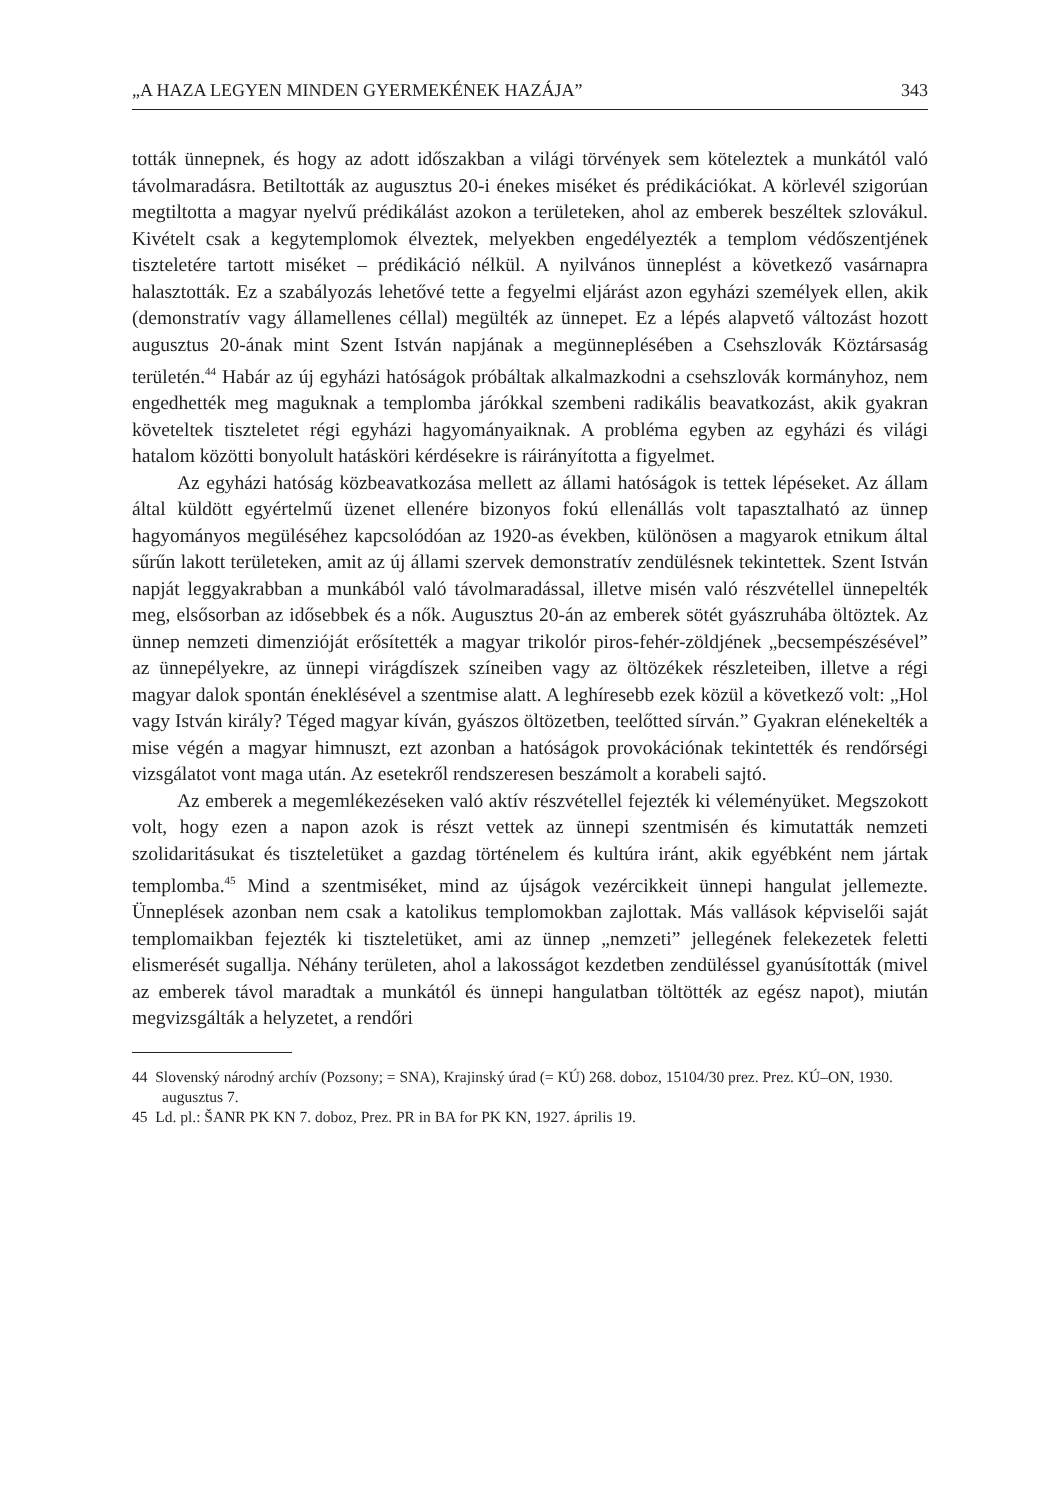„A HAZA LEGYEN MINDEN GYERMEKÉNEK HAZÁJA” 343
tották ünnepnek, és hogy az adott időszakban a világi törvények sem köteleztek a munkától való távolmaradásra. Betiltották az augusztus 20-i énekes miséket és prédikációkat. A körlevél szigorúan megtiltotta a magyar nyelvű prédikálást azokon a területeken, ahol az emberek beszéltek szlovákul. Kivételt csak a kegytemplomok élveztek, melyekben engedélyezték a templom védőszentjének tiszteletére tartott miséket – prédikáció nélkül. A nyilvános ünneplést a következő vasárnapra halasztották. Ez a szabályozás lehetővé tette a fegyelmi eljárást azon egyházi személyek ellen, akik (demonstratív vagy államellenes céllal) megülték az ünnepet. Ez a lépés alapvető változást hozott augusztus 20-ának mint Szent István napjának a megünneplésében a Csehszlovák Köztársaság területén.<sup>44</sup> Habár az új egyházi hatóságok próbáltak alkalmazkodni a csehszlovák kormányhoz, nem engedhették meg maguknak a templomba járókkal szembeni radikális beavatkozást, akik gyakran követeltek tiszteletet régi egyházi hagyományaiknak. A probléma egyben az egyházi és világi hatalom közötti bonyolult hatásköri kérdésekre is ráirányította a figyelmet.
Az egyházi hatóság közbeavatkozása mellett az állami hatóságok is tettek lépéseket. Az állam által küldött egyértelmű üzenet ellenére bizonyos fokú ellenállás volt tapasztalható az ünnep hagyományos megüléséhez kapcsolódóan az 1920-as években, különösen a magyarok etnikum által sűrűn lakott területeken, amit az új állami szervek demonstratív zendülésnek tekintettek. Szent István napját leggyakrabban a munkából való távolmaradással, illetve misén való részvétellel ünnepelték meg, elsősorban az idősebbek és a nők. Augusztus 20-án az emberek sötét gyászruhába öltöztek. Az ünnep nemzeti dimenzióját erősítették a magyar trikolór piros-fehér-zöldjének „becsempészésével” az ünnepélyekre, az ünnepi virágdíszek színeiben vagy az öltözékek részleteiben, illetve a régi magyar dalok spontán éneklésével a szentmise alatt. A leghíresebb ezek közül a következő volt: „Hol vagy István király? Téged magyar kíván, gyászos öltözetben, teelőtted sírván.” Gyakran elénekelték a mise végén a magyar himnuszt, ezt azonban a hatóságok provokációnak tekintették és rendőrségi vizsgálatot vont maga után. Az esetekről rendszeresen beszámolt a korabeli sajtó.
Az emberek a megemlékezéseken való aktív részvétellel fejezték ki véleményüket. Megszokott volt, hogy ezen a napon azok is részt vettek az ünnepi szentmisén és kimutatták nemzeti szolidaritásukat és tiszteletüket a gazdag történelem és kultúra iránt, akik egyébként nem jártak templomba.<sup>45</sup> Mind a szentmiséket, mind az újságok vezércikkeit ünnepi hangulat jellemezte. Ünneplések azonban nem csak a katolikus templomokban zajlottak. Más vallások képviselői saját templomaikban fejezték ki tiszteletüket, ami az ünnep „nemzeti” jellegének felekezetek feletti elismerését sugallja. Néhány területen, ahol a lakosságot kezdetben zendüléssel gyanúsították (mivel az emberek távol maradtak a munkától és ünnepi hangulatban töltötték az egész napot), miután megvizsgálták a helyzetet, a rendőri
44 Slovenský národný archív (Pozsony; = SNA), Krajinský úrad (= KÚ) 268. doboz, 15104/30 prez. Prez. KÚ–ON, 1930. augusztus 7.
45 Ld. pl.: ŠANR PK KN 7. doboz, Prez. PR in BA for PK KN, 1927. április 19.